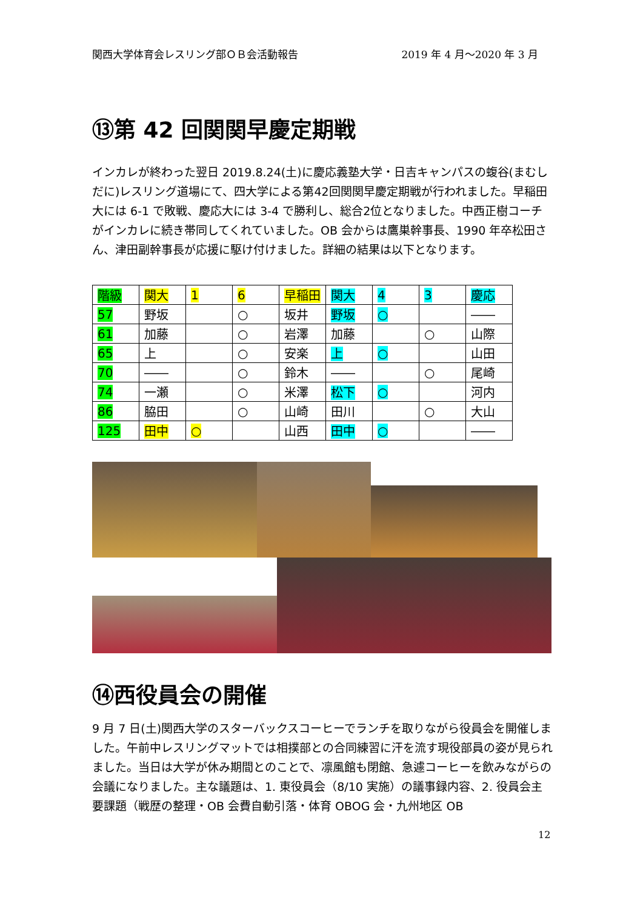関西大学体育会レスリング部ＯＢ会活動報告 2019 年 4 月～2020 年 3 月
⑬第 42 回関関早慶定期戦
インカレが終わった翌日 2019.8.24(土)に慶応義塾大学・日吉キャンパスの蝮谷(まむしだに)レスリング道場にて、四大学による第42回関関早慶定期戦が行われました。早稲田大には 6-1 で敗戦、慶応大には 3-4 で勝利し、総合2位となりました。中西正樹コーチがインカレに続き帯同してくれていました。OB 会からは鷹巣幹事長、1990 年卒松田さん、津田副幹事長が応援に駆け付けました。詳細の結果は以下となります。
| 階級 | 関大 | 1 | 6 | 早稲田 | 関大 | 4 | 3 | 慶応 |
| 57 | 野坂 | | ○ | 坂井 | 野坂 | ○ | | ―― |
| 61 | 加藤 | | ○ | 岩澤 | 加藤 | | ○ | 山際 |
| 65 | 上 | | ○ | 安楽 | 上 | ○ | | 山田 |
| 70 | ―― | | ○ | 鈴木 | ―― | | ○ | 尾崎 |
| 74 | 一瀬 | | ○ | 米澤 | 松下 | ○ | | 河内 |
| 86 | 脇田 | | ○ | 山崎 | 田川 | | ○ | 大山 |
| 125 | 田中 | ○ | | 山西 | 田中 | ○ | | ―― |
⑭西役員会の開催
9 月 7 日(土)関西大学のスターバックスコーヒーでランチを取りながら役員会を開催しました。午前中レスリングマットでは相撲部との合同練習に汗を流す現役部員の姿が見られました。当日は大学が休み期間とのことで、凛風館も閉館、急遽コーヒーを飲みながらの会議になりました。主な議題は、1. 東役員会（8/10 実施）の議事録内容、2. 役員会主要課題（戦歴の整理・OB 会費自動引落・体育 OBOG 会・九州地区 OB
12